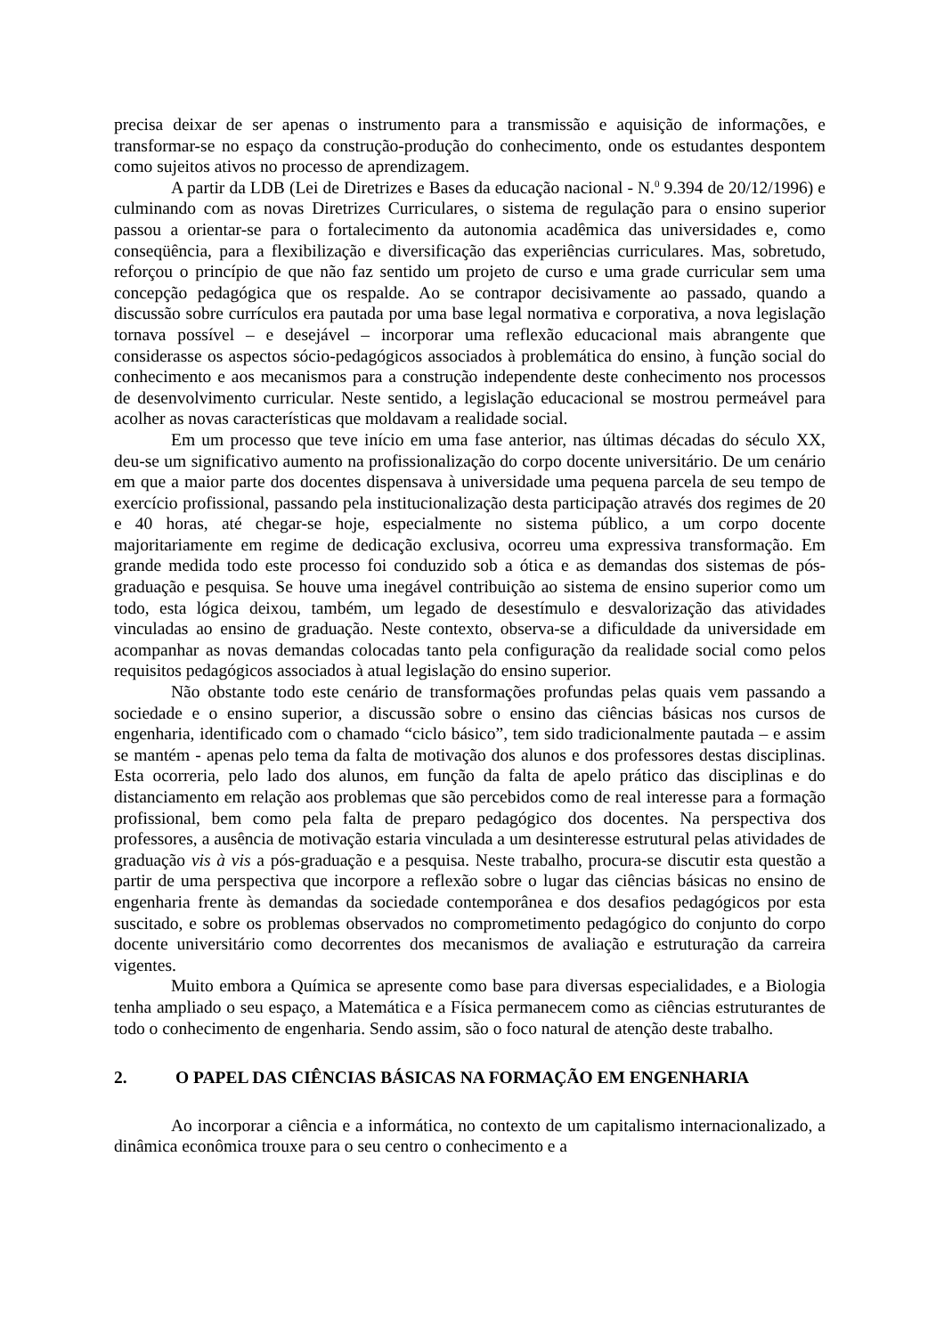precisa deixar de ser apenas o instrumento para a transmissão e aquisição de informações, e transformar-se no espaço da construção-produção do conhecimento, onde os estudantes despontem como sujeitos ativos no processo de aprendizagem.
A partir da LDB (Lei de Diretrizes e Bases da educação nacional - N.<sup>0</sup> 9.394 de 20/12/1996) e culminando com as novas Diretrizes Curriculares, o sistema de regulação para o ensino superior passou a orientar-se para o fortalecimento da autonomia acadêmica das universidades e, como conseqüência, para a flexibilização e diversificação das experiências curriculares. Mas, sobretudo, reforçou o princípio de que não faz sentido um projeto de curso e uma grade curricular sem uma concepção pedagógica que os respalde. Ao se contrapor decisivamente ao passado, quando a discussão sobre currículos era pautada por uma base legal normativa e corporativa, a nova legislação tornava possível – e desejável – incorporar uma reflexão educacional mais abrangente que considerasse os aspectos sócio-pedagógicos associados à problemática do ensino, à função social do conhecimento e aos mecanismos para a construção independente deste conhecimento nos processos de desenvolvimento curricular. Neste sentido, a legislação educacional se mostrou permeável para acolher as novas características que moldavam a realidade social.
Em um processo que teve início em uma fase anterior, nas últimas décadas do século XX, deu-se um significativo aumento na profissionalização do corpo docente universitário. De um cenário em que a maior parte dos docentes dispensava à universidade uma pequena parcela de seu tempo de exercício profissional, passando pela institucionalização desta participação através dos regimes de 20 e 40 horas, até chegar-se hoje, especialmente no sistema público, a um corpo docente majoritariamente em regime de dedicação exclusiva, ocorreu uma expressiva transformação. Em grande medida todo este processo foi conduzido sob a ótica e as demandas dos sistemas de pós-graduação e pesquisa. Se houve uma inegável contribuição ao sistema de ensino superior como um todo, esta lógica deixou, também, um legado de desestímulo e desvalorização das atividades vinculadas ao ensino de graduação. Neste contexto, observa-se a dificuldade da universidade em acompanhar as novas demandas colocadas tanto pela configuração da realidade social como pelos requisitos pedagógicos associados à atual legislação do ensino superior.
Não obstante todo este cenário de transformações profundas pelas quais vem passando a sociedade e o ensino superior, a discussão sobre o ensino das ciências básicas nos cursos de engenharia, identificado com o chamado “ciclo básico”, tem sido tradicionalmente pautada – e assim se mantém - apenas pelo tema da falta de motivação dos alunos e dos professores destas disciplinas. Esta ocorreria, pelo lado dos alunos, em função da falta de apelo prático das disciplinas e do distanciamento em relação aos problemas que são percebidos como de real interesse para a formação profissional, bem como pela falta de preparo pedagógico dos docentes. Na perspectiva dos professores, a ausência de motivação estaria vinculada a um desinteresse estrutural pelas atividades de graduação vis à vis a pós-graduação e a pesquisa. Neste trabalho, procura-se discutir esta questão a partir de uma perspectiva que incorpore a reflexão sobre o lugar das ciências básicas no ensino de engenharia frente às demandas da sociedade contemporânea e dos desafios pedagógicos por esta suscitado, e sobre os problemas observados no comprometimento pedagógico do conjunto do corpo docente universitário como decorrentes dos mecanismos de avaliação e estruturação da carreira vigentes.
Muito embora a Química se apresente como base para diversas especialidades, e a Biologia tenha ampliado o seu espaço, a Matemática e a Física permanecem como as ciências estruturantes de todo o conhecimento de engenharia. Sendo assim, são o foco natural de atenção deste trabalho.
2. O PAPEL DAS CIÊNCIAS BÁSICAS NA FORMAÇÃO EM ENGENHARIA
Ao incorporar a ciência e a informática, no contexto de um capitalismo internacionalizado, a dinâmica econômica trouxe para o seu centro o conhecimento e a